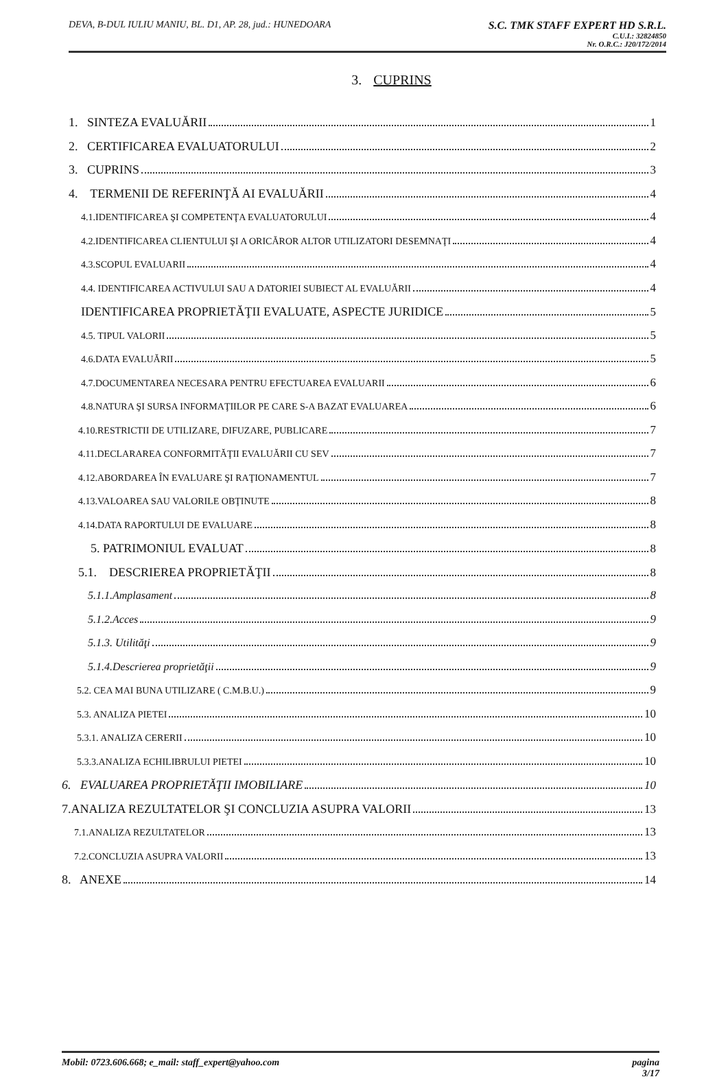DEVA, B-DUL IULIU MANIU, BL. D1, AP. 28, jud.: HUNEDOARA
S.C. TMK STAFF EXPERT HD S.R.L.
C.U.I.: 32824850
Nr. O.R.C.: J20/172/2014
3. CUPRINS
1. SINTEZA EVALUĂRII 1
2. CERTIFICAREA EVALUATORULUI 2
3. CUPRINS 3
4. TERMENII DE REFERINŢĂ AI EVALUĂRII 4
4.1.IDENTIFICAREA ŞI COMPETENŢA EVALUATORULUI 4
4.2.IDENTIFICAREA CLIENTULUI ŞI A ORICĂROR ALTOR UTILIZATORI DESEMNAŢI 4
4.3.SCOPUL EVALUARII 4
4.4. IDENTIFICAREA ACTIVULUI SAU A DATORIEI SUBIECT AL EVALUĂRII 4
IDENTIFICAREA PROPRIETĂŢII EVALUATE, ASPECTE JURIDICE 5
4.5. TIPUL VALORII 5
4.6.DATA EVALUĂRII 5
4.7.DOCUMENTAREA NECESARA PENTRU EFECTUAREA EVALUARII 6
4.8.NATURA ŞI SURSA INFORMAŢIILOR PE CARE S-A BAZAT EVALUAREA 6
4.10.RESTRICTII DE UTILIZARE, DIFUZARE, PUBLICARE 7
4.11.DECLARAREA CONFORMITĂŢII EVALUĂRII CU SEV 7
4.12.ABORDAREA ÎN EVALUARE ŞI RAŢIONAMENTUL 7
4.13.VALOAREA SAU VALORILE OBŢINUTE 8
4.14.DATA RAPORTULUI DE EVALUARE 8
5. PATRIMONIUL EVALUAT 8
5.1. DESCRIEREA PROPRIETĂŢII 8
5.1.1.Amplasament 8
5.1.2.Acces 9
5.1.3. Utilităţi 9
5.1.4.Descrierea proprietăţii 9
5.2. CEA MAI BUNA UTILIZARE ( C.M.B.U.) 9
5.3. ANALIZA PIETEI 10
5.3.1. ANALIZA CERERII 10
5.3.3.ANALIZA ECHILIBRULUI PIETEI 10
6. EVALUAREA PROPRIETĂŢII IMOBILIARE 10
7.ANALIZA REZULTATELOR ŞI CONCLUZIA ASUPRA VALORII 13
7.1.ANALIZA REZULTATELOR 13
7.2.CONCLUZIA ASUPRA VALORII 13
8. ANEXE 14
Mobil: 0723.606.668; e_mail: staff_expert@yahoo.com
pagina
3/17